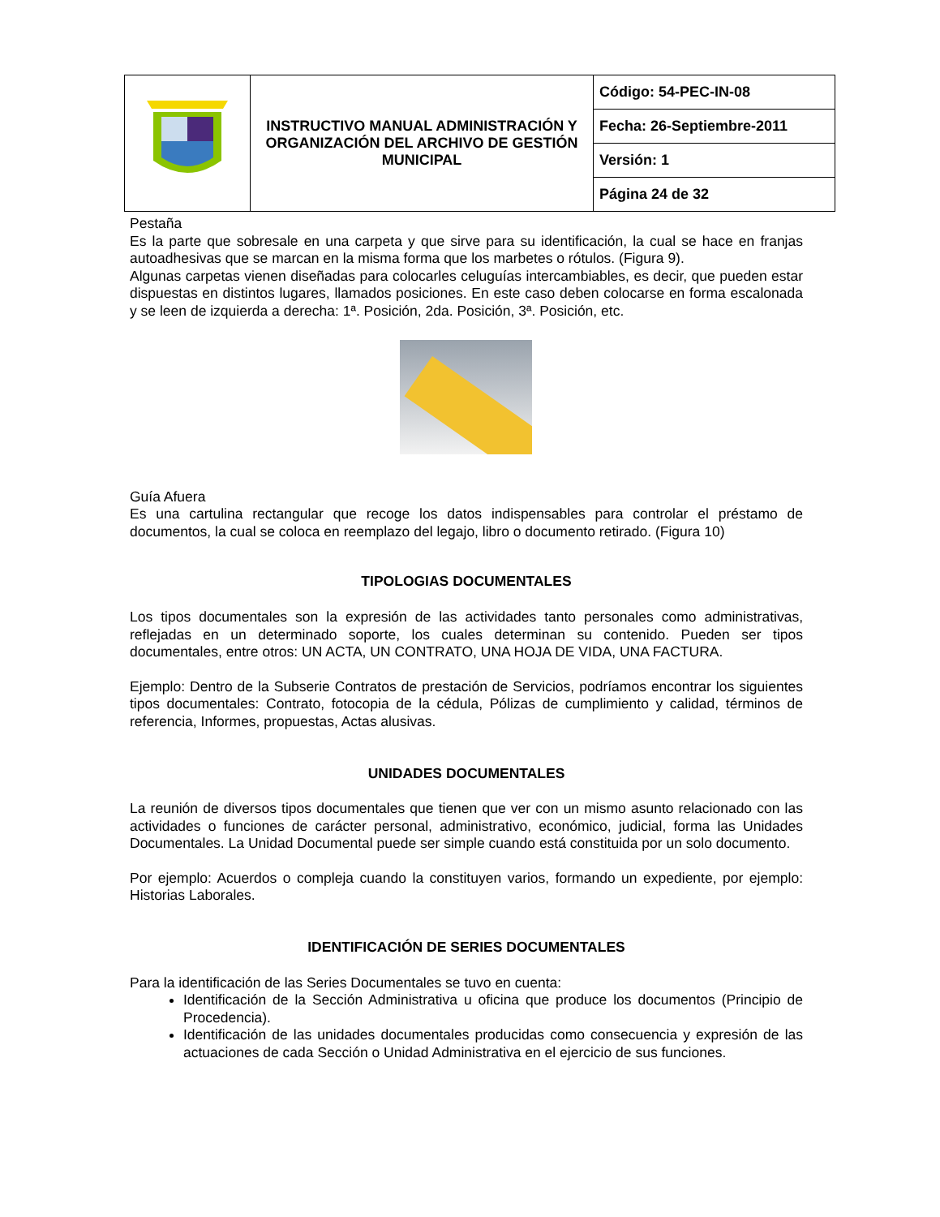| | INSTRUCTIVO MANUAL ADMINISTRACIÓN Y ORGANIZACIÓN DEL ARCHIVO DE GESTIÓN MUNICIPAL | Código: 54-PEC-IN-08 |
| | | Fecha: 26-Septiembre-2011 |
| | | Versión: 1 |
| | | Página 24 de 32 |
Pestaña
Es la parte que sobresale en una carpeta y que sirve para su identificación, la cual se hace en franjas autoadhesivas que se marcan en la misma forma que los marbetes o rótulos. (Figura 9).
Algunas carpetas vienen diseñadas para colocarles celuguías intercambiables, es decir, que pueden estar dispuestas en distintos lugares, llamados posiciones. En este caso deben colocarse en forma escalonada y se leen de izquierda a derecha: 1ª. Posición, 2da. Posición, 3ª. Posición, etc.
Guía Afuera
Es una cartulina rectangular que recoge los datos indispensables para controlar el préstamo de documentos, la cual se coloca en reemplazo del legajo, libro o documento retirado. (Figura 10)
TIPOLOGIAS DOCUMENTALES
Los tipos documentales son la expresión de las actividades tanto personales como administrativas, reflejadas en un determinado soporte, los cuales determinan su contenido. Pueden ser tipos documentales, entre otros: UN ACTA, UN CONTRATO, UNA HOJA DE VIDA, UNA FACTURA.
Ejemplo: Dentro de la Subserie Contratos de prestación de Servicios, podríamos encontrar los siguientes tipos documentales: Contrato, fotocopia de la cédula, Pólizas de cumplimiento y calidad, términos de referencia, Informes, propuestas, Actas alusivas.
UNIDADES DOCUMENTALES
La reunión de diversos tipos documentales que tienen que ver con un mismo asunto relacionado con las actividades o funciones de carácter personal, administrativo, económico, judicial, forma las Unidades Documentales. La Unidad Documental puede ser simple cuando está constituida por un solo documento.
Por ejemplo: Acuerdos o compleja cuando la constituyen varios, formando un expediente, por ejemplo: Historias Laborales.
IDENTIFICACIÓN DE SERIES DOCUMENTALES
Para la identificación de las Series Documentales se tuvo en cuenta:
Identificación de la Sección Administrativa u oficina que produce los documentos (Principio de Procedencia).
Identificación de las unidades documentales producidas como consecuencia y expresión de las actuaciones de cada Sección o Unidad Administrativa en el ejercicio de sus funciones.